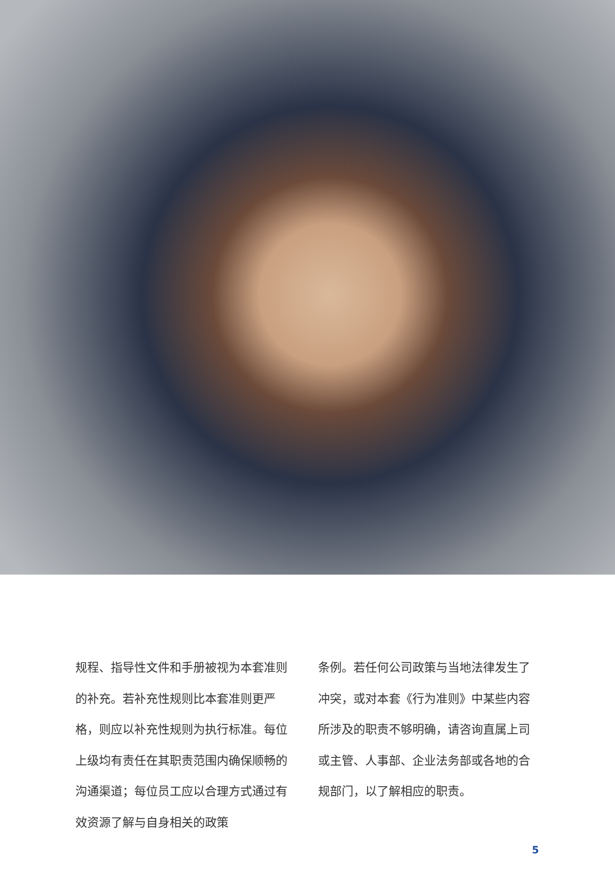规程、指导性文件和手册被视为本套准则的补充。若补充性规则比本套准则更严格，则应以补充性规则为执行标准。每位上级均有责任在其职责范围内确保顺畅的沟通渠道；每位员工应以合理方式通过有效资源了解与自身相关的政策
条例。若任何公司政策与当地法律发生了冲突，或对本套《行为准则》中某些内容所涉及的职责不够明确，请咨询直属上司或主管、人事部、企业法务部或各地的合规部门，以了解相应的职责。
5